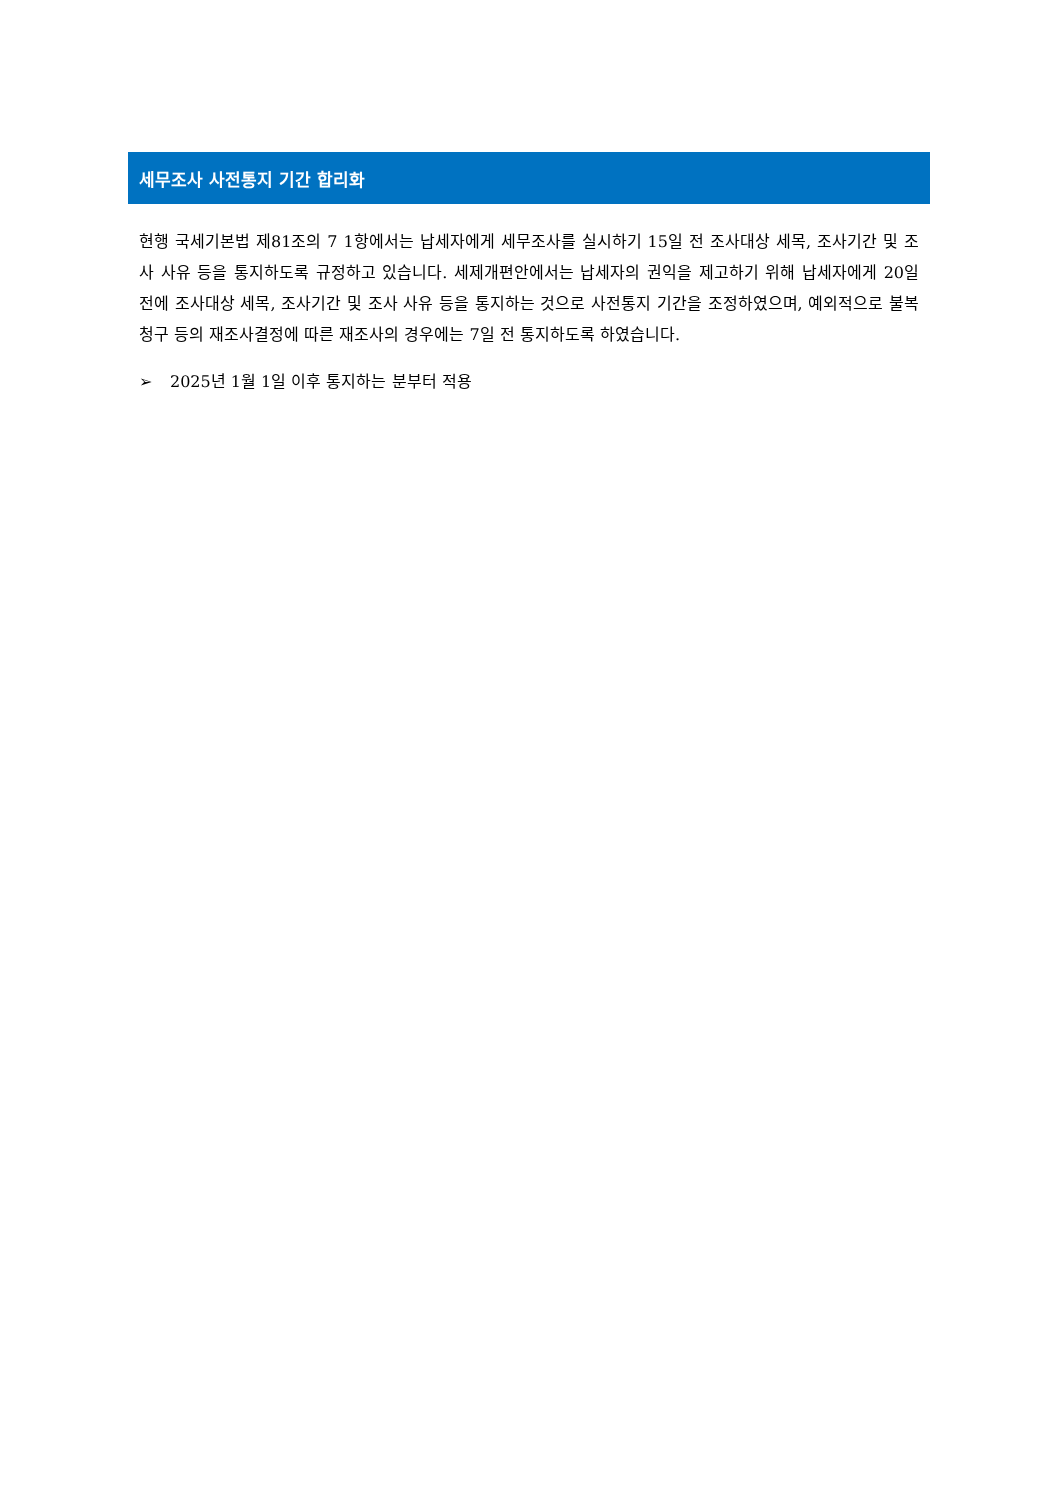세무조사 사전통지 기간 합리화
현행 국세기본법 제81조의 7 1항에서는 납세자에게 세무조사를 실시하기 15일 전 조사대상 세목, 조사기간 및 조사 사유 등을 통지하도록 규정하고 있습니다. 세제개편안에서는 납세자의 권익을 제고하기 위해 납세자에게 20일 전에 조사대상 세목, 조사기간 및 조사 사유 등을 통지하는 것으로 사전통지 기간을 조정하였으며, 예외적으로 불복 청구 등의 재조사결정에 따른 재조사의 경우에는 7일 전 통지하도록 하였습니다.
➢ 2025년 1월 1일 이후 통지하는 분부터 적용